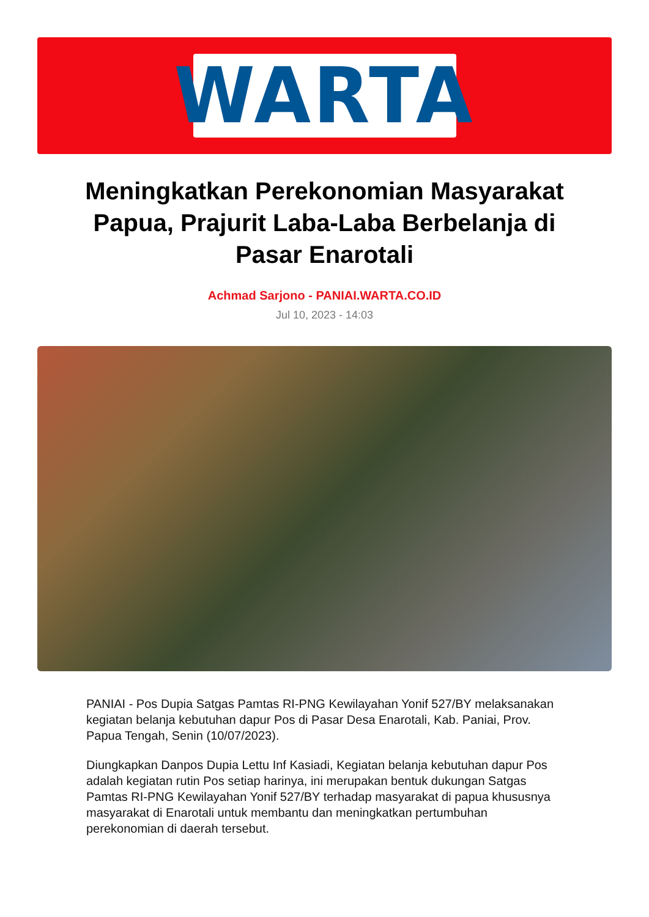WARTA
Meningkatkan Perekonomian Masyarakat Papua, Prajurit Laba-Laba Berbelanja di Pasar Enarotali
Achmad Sarjono - PANIAI.WARTA.CO.ID
Jul 10, 2023 - 14:03
PANIAI - Pos Dupia Satgas Pamtas RI-PNG Kewilayahan Yonif 527/BY melaksanakan kegiatan belanja kebutuhan dapur Pos di Pasar Desa Enarotali, Kab. Paniai, Prov. Papua Tengah, Senin (10/07/2023).
Diungkapkan Danpos Dupia Lettu Inf Kasiadi, Kegiatan belanja kebutuhan dapur Pos adalah kegiatan rutin Pos setiap harinya, ini merupakan bentuk dukungan Satgas Pamtas RI-PNG Kewilayahan Yonif 527/BY terhadap masyarakat di papua khususnya masyarakat di Enarotali untuk membantu dan meningkatkan pertumbuhan perekonomian di daerah tersebut.